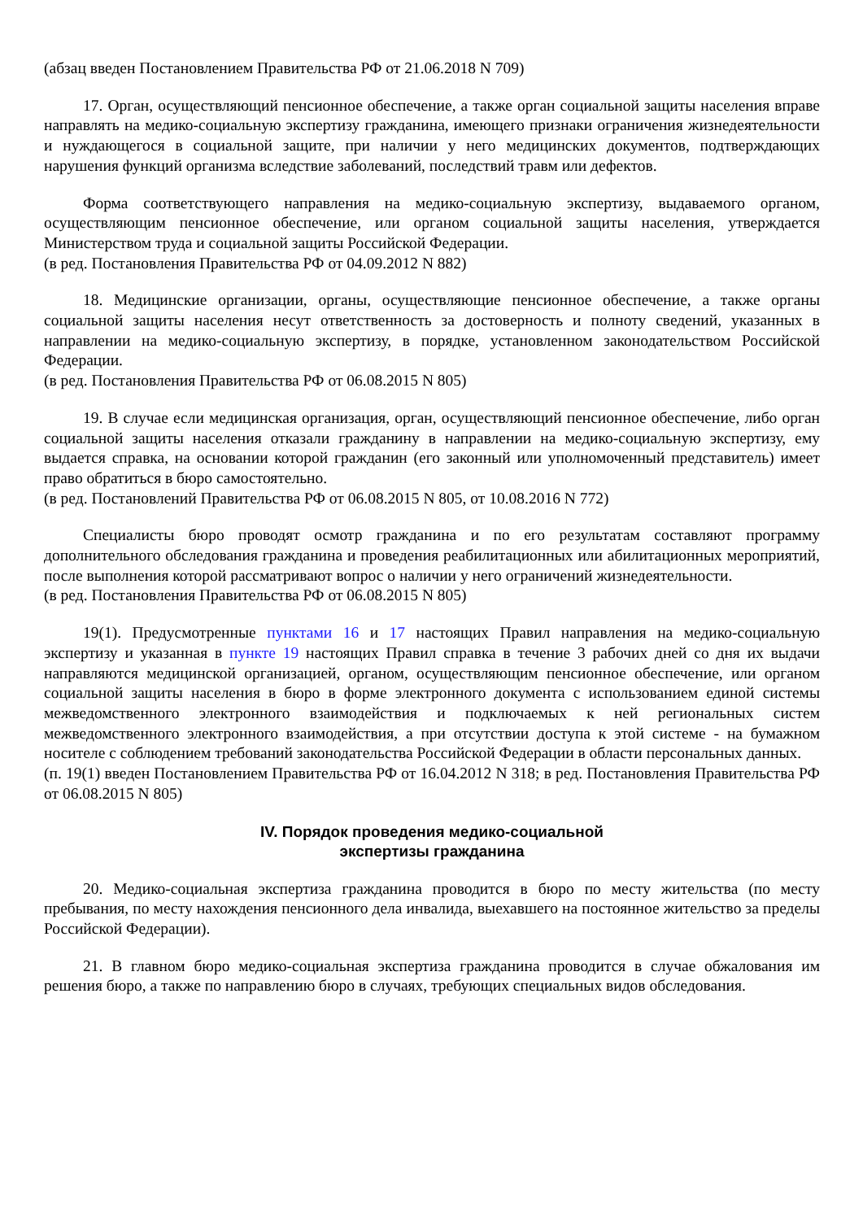(абзац введен Постановлением Правительства РФ от 21.06.2018 N 709)
17. Орган, осуществляющий пенсионное обеспечение, а также орган социальной защиты населения вправе направлять на медико-социальную экспертизу гражданина, имеющего признаки ограничения жизнедеятельности и нуждающегося в социальной защите, при наличии у него медицинских документов, подтверждающих нарушения функций организма вследствие заболеваний, последствий травм или дефектов.
Форма соответствующего направления на медико-социальную экспертизу, выдаваемого органом, осуществляющим пенсионное обеспечение, или органом социальной защиты населения, утверждается Министерством труда и социальной защиты Российской Федерации.
(в ред. Постановления Правительства РФ от 04.09.2012 N 882)
18. Медицинские организации, органы, осуществляющие пенсионное обеспечение, а также органы социальной защиты населения несут ответственность за достоверность и полноту сведений, указанных в направлении на медико-социальную экспертизу, в порядке, установленном законодательством Российской Федерации.
(в ред. Постановления Правительства РФ от 06.08.2015 N 805)
19. В случае если медицинская организация, орган, осуществляющий пенсионное обеспечение, либо орган социальной защиты населения отказали гражданину в направлении на медико-социальную экспертизу, ему выдается справка, на основании которой гражданин (его законный или уполномоченный представитель) имеет право обратиться в бюро самостоятельно.
(в ред. Постановлений Правительства РФ от 06.08.2015 N 805, от 10.08.2016 N 772)
Специалисты бюро проводят осмотр гражданина и по его результатам составляют программу дополнительного обследования гражданина и проведения реабилитационных или абилитационных мероприятий, после выполнения которой рассматривают вопрос о наличии у него ограничений жизнедеятельности.
(в ред. Постановления Правительства РФ от 06.08.2015 N 805)
19(1). Предусмотренные пунктами 16 и 17 настоящих Правил направления на медико-социальную экспертизу и указанная в пункте 19 настоящих Правил справка в течение 3 рабочих дней со дня их выдачи направляются медицинской организацией, органом, осуществляющим пенсионное обеспечение, или органом социальной защиты населения в бюро в форме электронного документа с использованием единой системы межведомственного электронного взаимодействия и подключаемых к ней региональных систем межведомственного электронного взаимодействия, а при отсутствии доступа к этой системе - на бумажном носителе с соблюдением требований законодательства Российской Федерации в области персональных данных.
(п. 19(1) введен Постановлением Правительства РФ от 16.04.2012 N 318; в ред. Постановления Правительства РФ от 06.08.2015 N 805)
IV. Порядок проведения медико-социальной
экспертизы гражданина
20. Медико-социальная экспертиза гражданина проводится в бюро по месту жительства (по месту пребывания, по месту нахождения пенсионного дела инвалида, выехавшего на постоянное жительство за пределы Российской Федерации).
21. В главном бюро медико-социальная экспертиза гражданина проводится в случае обжалования им решения бюро, а также по направлению бюро в случаях, требующих специальных видов обследования.